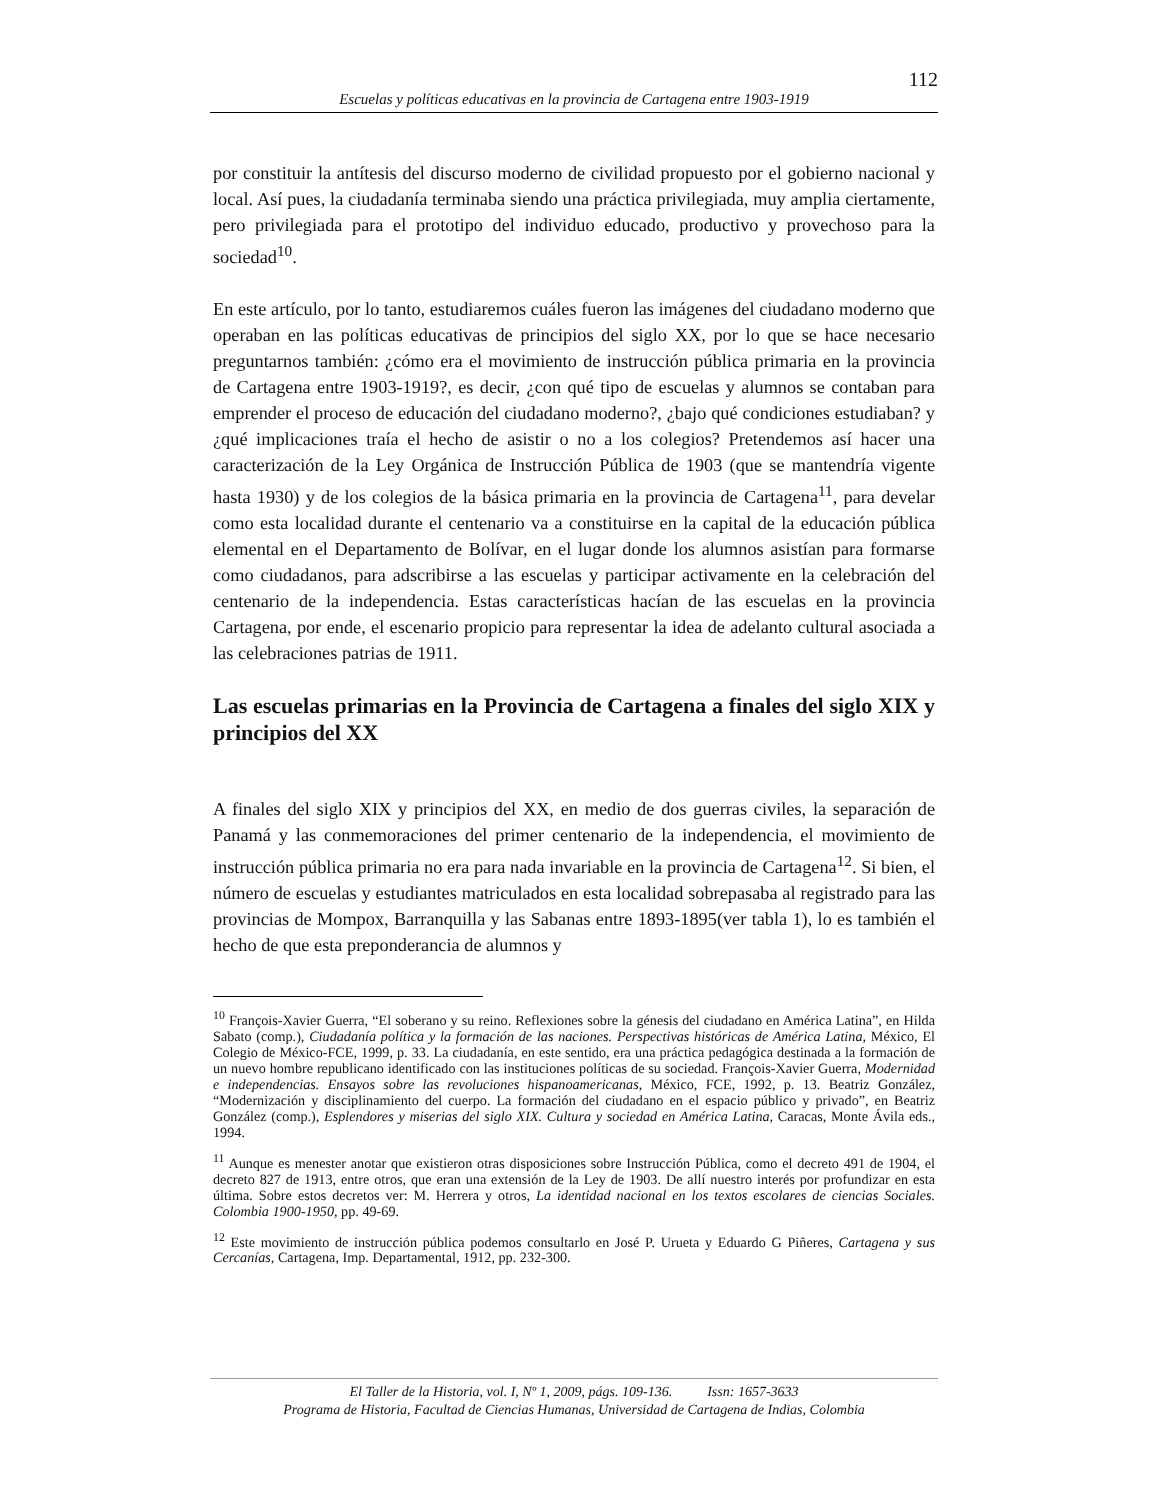112
Escuelas y políticas educativas en la provincia de Cartagena entre 1903-1919
por constituir la antítesis del discurso moderno de civilidad propuesto por el gobierno nacional y local. Así pues, la ciudadanía terminaba siendo una práctica privilegiada, muy amplia ciertamente, pero privilegiada para el prototipo del individuo educado, productivo y provechoso para la sociedad<sup>10</sup>.
En este artículo, por lo tanto, estudiaremos cuáles fueron las imágenes del ciudadano moderno que operaban en las políticas educativas de principios del siglo XX, por lo que se hace necesario preguntarnos también: ¿cómo era el movimiento de instrucción pública primaria en la provincia de Cartagena entre 1903-1919?, es decir, ¿con qué tipo de escuelas y alumnos se contaban para emprender el proceso de educación del ciudadano moderno?, ¿bajo qué condiciones estudiaban? y ¿qué implicaciones traía el hecho de asistir o no a los colegios? Pretendemos así hacer una caracterización de la Ley Orgánica de Instrucción Pública de 1903 (que se mantendría vigente hasta 1930) y de los colegios de la básica primaria en la provincia de Cartagena<sup>11</sup>, para develar como esta localidad durante el centenario va a constituirse en la capital de la educación pública elemental en el Departamento de Bolívar, en el lugar donde los alumnos asistían para formarse como ciudadanos, para adscribirse a las escuelas y participar activamente en la celebración del centenario de la independencia. Estas características hacían de las escuelas en la provincia Cartagena, por ende, el escenario propicio para representar la idea de adelanto cultural asociada a las celebraciones patrias de 1911.
Las escuelas primarias en la Provincia de Cartagena a finales del siglo XIX y principios del XX
A finales del siglo XIX y principios del XX, en medio de dos guerras civiles, la separación de Panamá y las conmemoraciones del primer centenario de la independencia, el movimiento de instrucción pública primaria no era para nada invariable en la provincia de Cartagena<sup>12</sup>. Si bien, el número de escuelas y estudiantes matriculados en esta localidad sobrepasaba al registrado para las provincias de Mompox, Barranquilla y las Sabanas entre 1893-1895(ver tabla 1), lo es también el hecho de que esta preponderancia de alumnos y
<sup>10</sup> François-Xavier Guerra, “El soberano y su reino. Reflexiones sobre la génesis del ciudadano en América Latina”, en Hilda Sabato (comp.), Ciudadanía política y la formación de las naciones. Perspectivas históricas de América Latina, México, El Colegio de México-FCE, 1999, p. 33. La ciudadanía, en este sentido, era una práctica pedagógica destinada a la formación de un nuevo hombre republicano identificado con las instituciones políticas de su sociedad. François-Xavier Guerra, Modernidad e independencias. Ensayos sobre las revoluciones hispanoamericanas, México, FCE, 1992, p. 13. Beatriz González, “Modernización y disciplinamiento del cuerpo. La formación del ciudadano en el espacio público y privado”, en Beatriz González (comp.), Esplendores y miserias del siglo XIX. Cultura y sociedad en América Latina, Caracas, Monte Ávila eds., 1994.
<sup>11</sup> Aunque es menester anotar que existieron otras disposiciones sobre Instrucción Pública, como el decreto 491 de 1904, el decreto 827 de 1913, entre otros, que eran una extensión de la Ley de 1903. De allí nuestro interés por profundizar en esta última. Sobre estos decretos ver: M. Herrera y otros, La identidad nacional en los textos escolares de ciencias Sociales. Colombia 1900-1950, pp. 49-69.
<sup>12</sup> Este movimiento de instrucción pública podemos consultarlo en José P. Urueta y Eduardo G Piñeres, Cartagena y sus Cercanías, Cartagena, Imp. Departamental, 1912, pp. 232-300.
El Taller de la Historia, vol. I, Nº 1, 2009, págs. 109-136. Issn: 1657-3633
Programa de Historia, Facultad de Ciencias Humanas, Universidad de Cartagena de Indias, Colombia